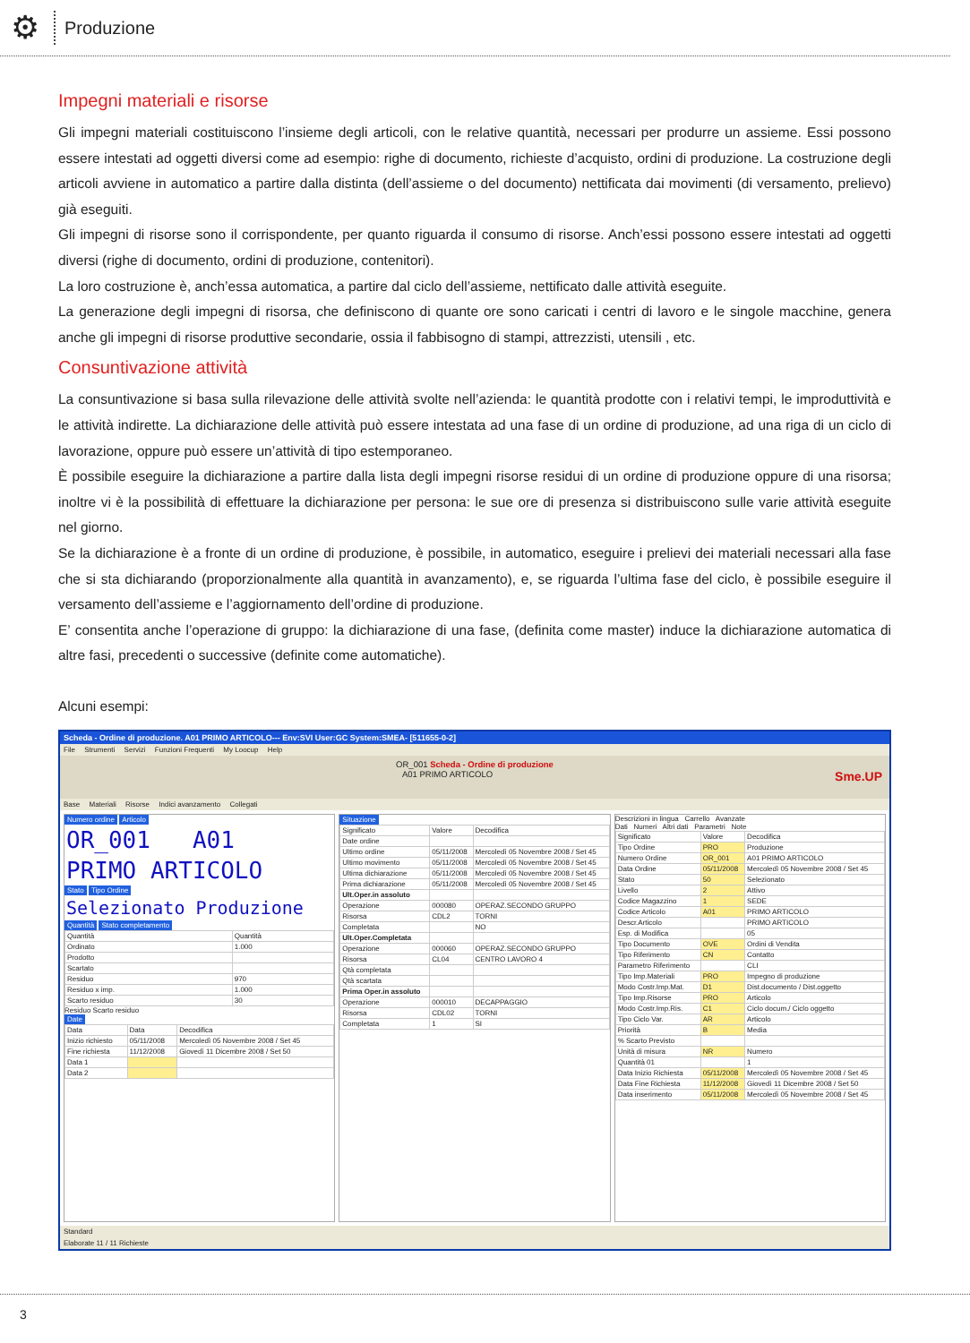⚙
Produzione
Impegni materiali e risorse
Gli impegni materiali costituiscono l’insieme degli articoli, con le relative quantità, necessari per produrre un assieme. Essi possono essere intestati ad oggetti diversi come ad esempio: righe di documento, richieste d’acquisto, ordini di produzione. La costruzione degli articoli avviene in automatico a partire dalla distinta (dell’assieme o del documento) nettificata dai movimenti (di versamento, prelievo) già eseguiti.
Gli impegni di risorse sono il corrispondente, per quanto riguarda il consumo di risorse. Anch’essi possono essere intestati ad oggetti diversi (righe di documento, ordini di produzione, contenitori).
La loro costruzione è, anch’essa automatica, a partire dal ciclo dell’assieme, nettificato dalle attività eseguite.
La generazione degli impegni di risorsa, che definiscono di quante ore sono caricati i centri di lavoro e le singole macchine, genera anche gli impegni di risorse produttive secondarie, ossia il fabbisogno di stampi, attrezzisti, utensili , etc.
Consuntivazione attività
La consuntivazione si basa sulla rilevazione delle attività svolte nell’azienda: le quantità prodotte con i relativi tempi, le improduttività e le attività indirette. La dichiarazione delle attività può essere intestata ad una fase di un ordine di produzione, ad una riga di un ciclo di lavorazione, oppure può essere un’attività di tipo estemporaneo.
È possibile eseguire la dichiarazione a partire dalla lista degli impegni risorse residui di un ordine di produzione oppure di una risorsa; inoltre vi è la possibilità di effettuare la dichiarazione per persona: le sue ore di presenza si distribuiscono sulle varie attività eseguite nel giorno.
Se la dichiarazione è a fronte di un ordine di produzione, è possibile, in automatico, eseguire i prelievi dei materiali necessari alla fase che si sta dichiarando (proporzionalmente alla quantità in avanzamento), e, se riguarda l’ultima fase del ciclo, è possibile eseguire il versamento dell’assieme e l’aggiornamento dell’ordine di produzione.
E’ consentita anche l’operazione di gruppo: la dichiarazione di una fase, (definita come master) induce la dichiarazione automatica di altre fasi, precedenti o successive (definite come automatiche).
Alcuni esempi:
Scheda - Ordine di produzione. A01 PRIMO ARTICOLO--- Env:SVI User:GC System:SMEA- [511655-0-2]
File Strumenti Servizi Funzioni Frequenti My Loocup Help
OR_001 Scheda - Ordine di produzione
A01 PRIMO ARTICOLO Sme.UP
Base Materiali Risorse Indici avanzamento Collegati
Numero ordine Articolo
OR_001 A01
PRIMO ARTICOLO
Stato Tipo Ordine
Selezionato Produzione
Quantità Stato completamento
| Quantità | Quantità |
| --- | --- |
| Ordinato | 1.000 |
| Prodotto | |
| Scartato | |
| Residuo | 970 |
| Residuo x imp. | 1.000 |
| Scarto residuo | 30 |
Residuo Scarto residuo
Date
| Data | Data | Decodifica |
| --- | --- | --- |
| Inizio richiesto | 05/11/2008 | Mercoledì 05 Novembre 2008 / Set 45 |
| Fine richiesta | 11/12/2008 | Giovedì 11 Dicembre 2008 / Set 50 |
| Data 1 | | |
| Data 2 | | |
Situazione
| Significato | Valore | Decodifica |
| --- | --- | --- |
| Date ordine | | |
| Ultimo ordine | 05/11/2008 | Mercoledì 05 Novembre 2008 / Set 45 |
| Ultimo movimento | 05/11/2008 | Mercoledì 05 Novembre 2008 / Set 45 |
| Ultima dichiarazione | 05/11/2008 | Mercoledì 05 Novembre 2008 / Set 45 |
| Prima dichiarazione | 05/11/2008 | Mercoledì 05 Novembre 2008 / Set 45 |
| Ult.Oper.in assoluto | | |
| Operazione | 000080 | OPERAZ.SECONDO GRUPPO |
| Risorsa | CDL2 | TORNI |
| Completata | | NO |
| Ult.Oper.Completata | | |
| Operazione | 000060 | OPERAZ.SECONDO GRUPPO |
| Risorsa | CL04 | CENTRO LAVORO 4 |
| Qtà completata | | |
| Qtà scartata | | |
| Prima Oper.in assoluto | | |
| Operazione | 000010 | DECAPPAGGIO |
| Risorsa | CDL02 | TORNI |
| Completata | 1 | SI |
Descrizioni in lingua Carrello Avanzate
Dati Numeri Altri dati Parametri Note
| Significato | Valore | Decodifica |
| --- | --- | --- |
| Tipo Ordine | PRO | Produzione |
| Numero Ordine | OR_001 | A01 PRIMO ARTICOLO |
| Data Ordine | 05/11/2008 | Mercoledì 05 Novembre 2008 / Set 45 |
| Stato | 50 | Selezionato |
| Livello | 2 | Attivo |
| Codice Magazzino | 1 | SEDE |
| Codice Articolo | A01 | PRIMO ARTICOLO |
| Descr.Articolo | | PRIMO ARTICOLO |
| Esp. di Modifica | | 05 |
| Tipo Documento | OVE | Ordini di Vendita |
| Tipo Riferimento | CN | Contatto |
| Parametro Riferimento | | CLI |
| Tipo Imp.Materiali | PRO | Impegno di produzione |
| Modo Costr.Imp.Mat. | D1 | Dist.documento / Dist.oggetto |
| Tipo Imp.Risorse | PRO | Articolo |
| Modo Costr.Imp.Ris. | C1 | Ciclo docum./ Ciclo oggetto |
| Tipo Ciclo Var. | AR | Articolo |
| Priorità | B | Media |
| % Scarto Previsto | | |
| Unità di misura | NR | Numero |
| Quantità 01 | | 1 |
| Data Inizio Richiesta | 05/11/2008 | Mercoledì 05 Novembre 2008 / Set 45 |
| Data Fine Richiesta | 11/12/2008 | Giovedì 11 Dicembre 2008 / Set 50 |
| Data inserimento | 05/11/2008 | Mercoledì 05 Novembre 2008 / Set 45 |
Standard
Elaborate 11 / 11 Richieste
3